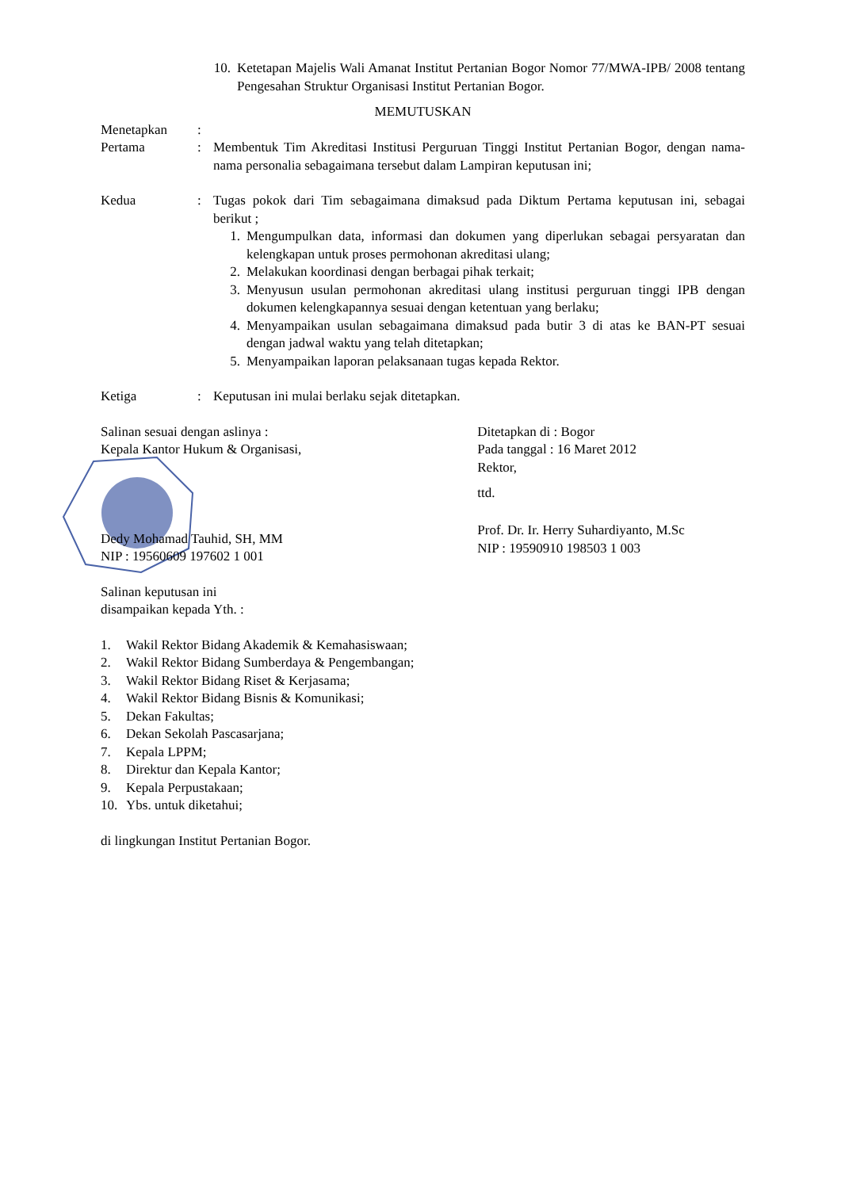10. Ketetapan Majelis Wali Amanat Institut Pertanian Bogor Nomor 77/MWA-IPB/ 2008 tentang Pengesahan Struktur Organisasi Institut Pertanian Bogor.
MEMUTUSKAN
Menetapkan:
Pertama: Membentuk Tim Akreditasi Institusi Perguruan Tinggi Institut Pertanian Bogor, dengan nama-nama personalia sebagaimana tersebut dalam Lampiran keputusan ini;
Kedua: Tugas pokok dari Tim sebagaimana dimaksud pada Diktum Pertama keputusan ini, sebagai berikut ;
1. Mengumpulkan data, informasi dan dokumen yang diperlukan sebagai persyaratan dan kelengkapan untuk proses permohonan akreditasi ulang;
2. Melakukan koordinasi dengan berbagai pihak terkait;
3. Menyusun usulan permohonan akreditasi ulang institusi perguruan tinggi IPB dengan dokumen kelengkapannya sesuai dengan ketentuan yang berlaku;
4. Menyampaikan usulan sebagaimana dimaksud pada butir 3 di atas ke BAN-PT sesuai dengan jadwal waktu yang telah ditetapkan;
5. Menyampaikan laporan pelaksanaan tugas kepada Rektor.
Ketiga: Keputusan ini mulai berlaku sejak ditetapkan.
Salinan sesuai dengan aslinya :
Kepala Kantor Hukum & Organisasi,
Dedy Mohamad Tauhid, SH, MM
NIP : 19560609 197602 1 001
Ditetapkan di : Bogor
Pada tanggal : 16 Maret 2012
Rektor,
ttd.
Prof. Dr. Ir. Herry Suhardiyanto, M.Sc
NIP : 19590910 198503 1 003
Salinan keputusan ini
disampaikan kepada Yth. :
1. Wakil Rektor Bidang Akademik & Kemahasiswaan;
2. Wakil Rektor Bidang Sumberdaya & Pengembangan;
3. Wakil Rektor Bidang Riset & Kerjasama;
4. Wakil Rektor Bidang Bisnis & Komunikasi;
5. Dekan Fakultas;
6. Dekan Sekolah Pascasarjana;
7. Kepala LPPM;
8. Direktur dan Kepala Kantor;
9. Kepala Perpustakaan;
10. Ybs. untuk diketahui;
di lingkungan Institut Pertanian Bogor.